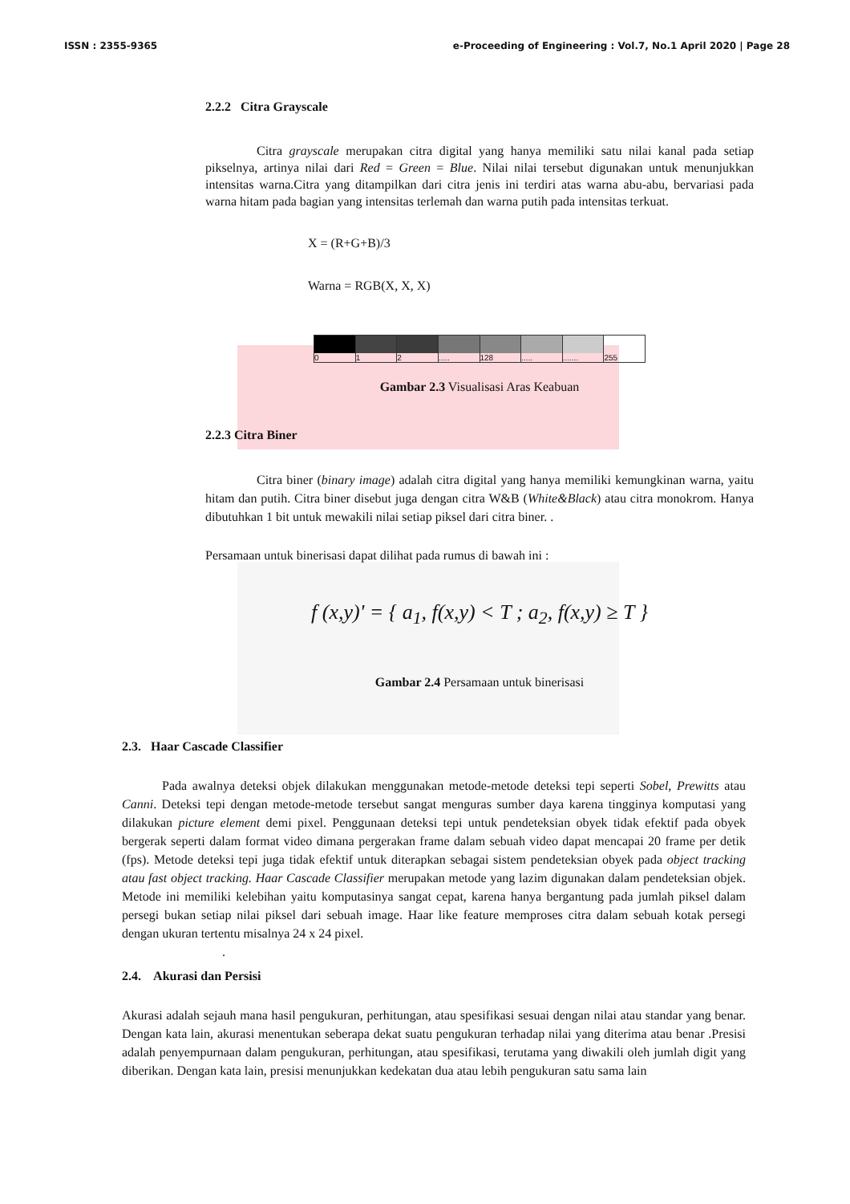ISSN : 2355-9365 e-Proceeding of Engineering : Vol.7, No.1 April 2020 | Page 28
2.2.2 Citra Grayscale
Citra grayscale merupakan citra digital yang hanya memiliki satu nilai kanal pada setiap pikselnya, artinya nilai dari Red = Green = Blue. Nilai nilai tersebut digunakan untuk menunjukkan intensitas warna.Citra yang ditampilkan dari citra jenis ini terdiri atas warna abu-abu, bervariasi pada warna hitam pada bagian yang intensitas terlemah dan warna putih pada intensitas terkuat.
X = (R+G+B)/3
Warna = RGB(X, X, X)
0 1 2 ..... 128 ..... ....... 255
Gambar 2.3 Visualisasi Aras Keabuan
2.2.3 Citra Biner
Citra biner (binary image) adalah citra digital yang hanya memiliki kemungkinan warna, yaitu hitam dan putih. Citra biner disebut juga dengan citra W&B (White&Black) atau citra monokrom. Hanya dibutuhkan 1 bit untuk mewakili nilai setiap piksel dari citra biner. .
Persamaan untuk binerisasi dapat dilihat pada rumus di bawah ini :
f (x,y)' = { a<sub>1</sub>, f(x,y) < T ; a<sub>2</sub>, f(x,y) ≥ T }
Gambar 2.4 Persamaan untuk binerisasi
2.3. Haar Cascade Classifier
Pada awalnya deteksi objek dilakukan menggunakan metode-metode deteksi tepi seperti Sobel, Prewitts atau Canni. Deteksi tepi dengan metode-metode tersebut sangat menguras sumber daya karena tingginya komputasi yang dilakukan picture element demi pixel. Penggunaan deteksi tepi untuk pendeteksian obyek tidak efektif pada obyek bergerak seperti dalam format video dimana pergerakan frame dalam sebuah video dapat mencapai 20 frame per detik (fps). Metode deteksi tepi juga tidak efektif untuk diterapkan sebagai sistem pendeteksian obyek pada object tracking atau fast object tracking. Haar Cascade Classifier merupakan metode yang lazim digunakan dalam pendeteksian objek. Metode ini memiliki kelebihan yaitu komputasinya sangat cepat, karena hanya bergantung pada jumlah piksel dalam persegi bukan setiap nilai piksel dari sebuah image. Haar like feature memproses citra dalam sebuah kotak persegi dengan ukuran tertentu misalnya 24 x 24 pixel.
.
2.4. Akurasi dan Persisi
Akurasi adalah sejauh mana hasil pengukuran, perhitungan, atau spesifikasi sesuai dengan nilai atau standar yang benar. Dengan kata lain, akurasi menentukan seberapa dekat suatu pengukuran terhadap nilai yang diterima atau benar .Presisi adalah penyempurnaan dalam pengukuran, perhitungan, atau spesifikasi, terutama yang diwakili oleh jumlah digit yang diberikan. Dengan kata lain, presisi menunjukkan kedekatan dua atau lebih pengukuran satu sama lain